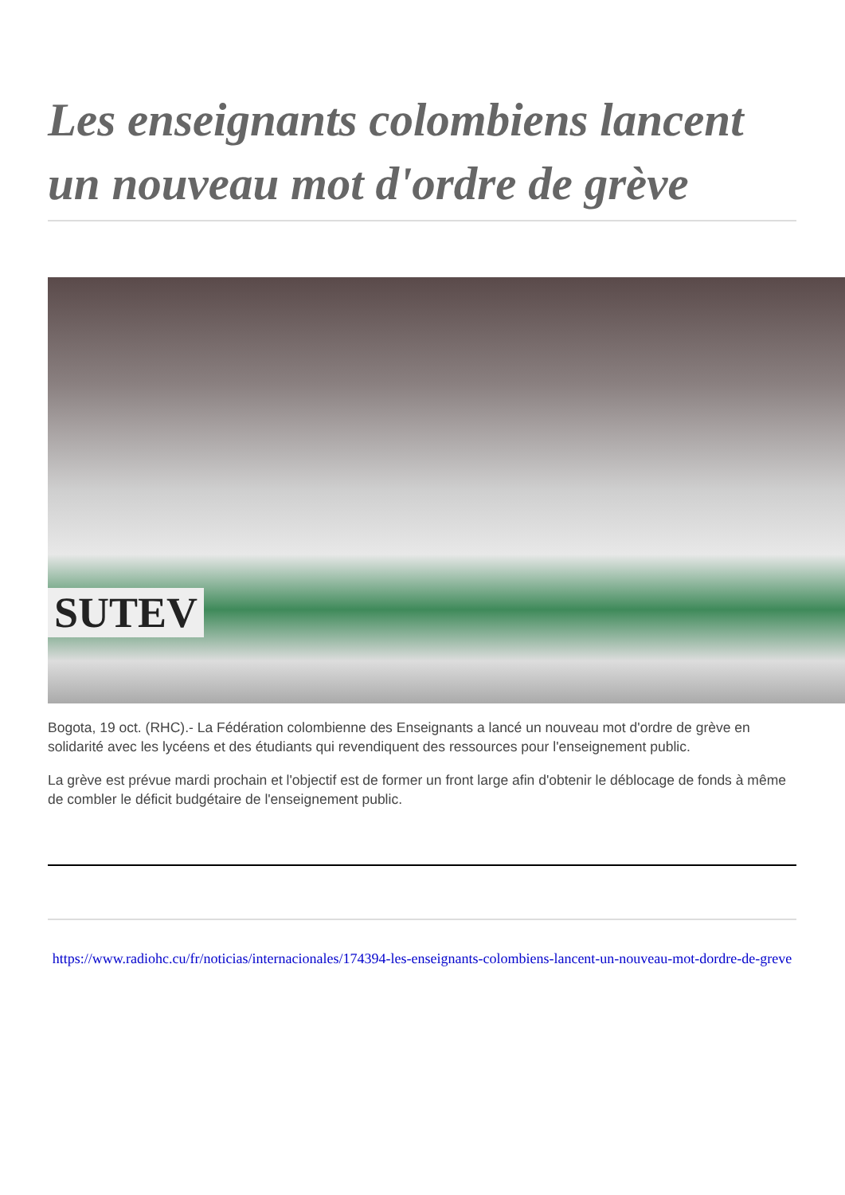Les enseignants colombiens lancent un nouveau mot d'ordre de grève
SUTEV
Bogota, 19 oct. (RHC).- La Fédération colombienne des Enseignants a lancé un nouveau mot d'ordre de grève en solidarité avec les lycéens et des étudiants qui revendiquent des ressources pour l'enseignement public.
La grève est prévue mardi prochain et l'objectif est de former un front large afin d'obtenir le déblocage de fonds à même de combler le déficit budgétaire de l'enseignement public.
https://www.radiohc.cu/fr/noticias/internacionales/174394-les-enseignants-colombiens-lancent-un-nouveau-mot-dordre-de-greve